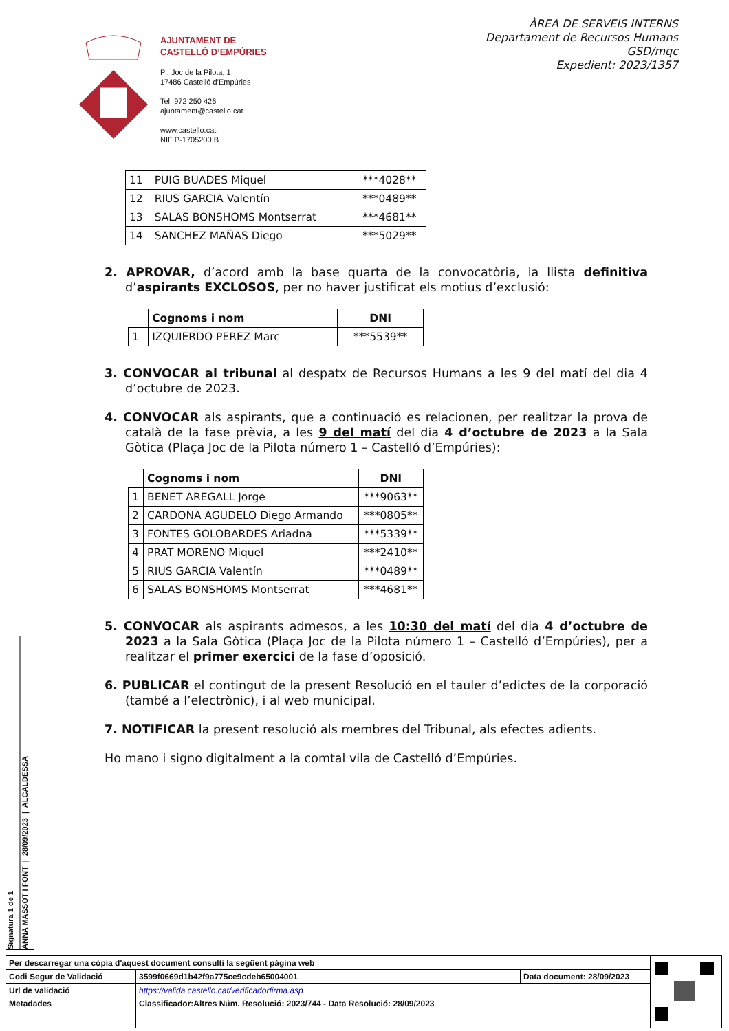AJUNTAMENT DE
CASTELLÓ D’EMPÚRIES
Pl. Joc de la Pilota, 1
17486 Castelló d’Empúries
Tel. 972 250 426
ajuntament@castello.cat
www.castello.cat
NIF P-1705200 B
ÀREA DE SERVEIS INTERNS
Departament de Recursos Humans
GSD/mqc
Expedient: 2023/1357
| 11 | PUIG BUADES Miquel | ***4028** |
| 12 | RIUS GARCIA Valentín | ***0489** |
| 13 | SALAS BONSHOMS Montserrat | ***4681** |
| 14 | SANCHEZ MAÑAS Diego | ***5029** |
2. APROVAR, d’acord amb la base quarta de la convocatòria, la llista definitiva d’aspirants EXCLOSOS, per no haver justificat els motius d’exclusió:
| | Cognoms i nom | DNI |
| 1 | IZQUIERDO PEREZ Marc | ***5539** |
3. CONVOCAR al tribunal al despatx de Recursos Humans a les 9 del matí del dia 4 d’octubre de 2023.
4. CONVOCAR als aspirants, que a continuació es relacionen, per realitzar la prova de català de la fase prèvia, a les 9 del matí del dia 4 d’octubre de 2023 a la Sala Gòtica (Plaça Joc de la Pilota número 1 – Castelló d’Empúries):
| | Cognoms i nom | DNI |
| 1 | BENET AREGALL Jorge | ***9063** |
| 2 | CARDONA AGUDELO Diego Armando | ***0805** |
| 3 | FONTES GOLOBARDES Ariadna | ***5339** |
| 4 | PRAT MORENO Miquel | ***2410** |
| 5 | RIUS GARCIA Valentín | ***0489** |
| 6 | SALAS BONSHOMS Montserrat | ***4681** |
5. CONVOCAR als aspirants admesos, a les 10:30 del matí del dia 4 d’octubre de 2023 a la Sala Gòtica (Plaça Joc de la Pilota número 1 – Castelló d’Empúries), per a realitzar el primer exercici de la fase d’oposició.
6. PUBLICAR el contingut de la present Resolució en el tauler d’edictes de la corporació (també a l’electrònic), i al web municipal.
7. NOTIFICAR la present resolució als membres del Tribunal, als efectes adients.
Ho mano i signo digitalment a la comtal vila de Castelló d’Empúries.
Signatura 1 de 1
ANNA MASSOT I FONT | 28/09/2023 | ALCALDESSA
| Per descarregar una còpia d'aquest document consulti la següent pàgina web | | | |
| Codi Segur de Validació | 3599f0669d1b42f9a775ce9cdeb65004001 | Data document: 28/09/2023 | |
| Url de validació | https://valida.castello.cat/verificadorfirma.asp | | |
| Metadades | Classificador:Altres Núm. Resolució: 2023/744 - Data Resolució: 28/09/2023 | | |